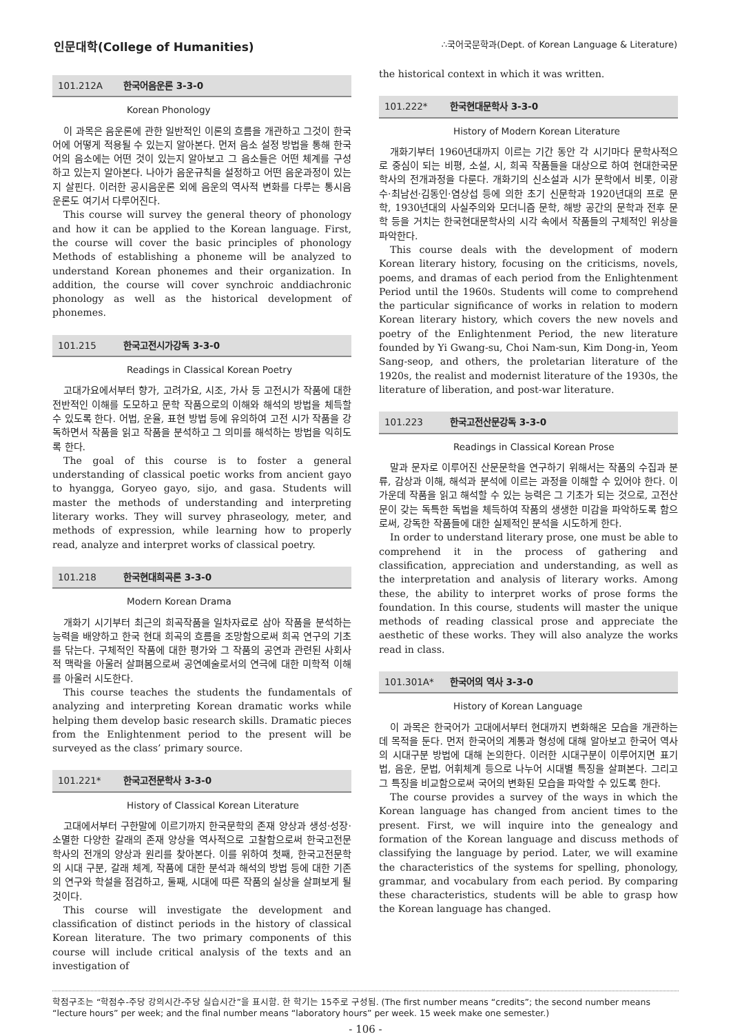인문대학(College of Humanities)
∴국어국문학과(Dept. of Korean Language & Literature)
101.212A 한국어음운론 3-3-0
Korean Phonology
이 과목은 음운론에 관한 일반적인 이론의 흐름을 개관하고 그것이 한국어에 어떻게 적용될 수 있는지 알아본다. 먼저 음소 설정 방법을 통해 한국어의 음소에는 어떤 것이 있는지 알아보고 그 음소들은 어떤 체계를 구성하고 있는지 알아본다. 나아가 음운규칙을 설정하고 어떤 음운과정이 있는지 살핀다. 이러한 공시음운론 외에 음운의 역사적 변화를 다루는 통시음운론도 여기서 다루어진다.
This course will survey the general theory of phonology and how it can be applied to the Korean language. First, the course will cover the basic principles of phonology Methods of establishing a phoneme will be analyzed to understand Korean phonemes and their organization. In addition, the course will cover synchroic anddiachronic phonology as well as the historical development of phonemes.
101.215 한국고전시가강독 3-3-0
Readings in Classical Korean Poetry
고대가요에서부터 향가, 고려가요, 시조, 가사 등 고전시가 작품에 대한 전반적인 이해를 도모하고 문학 작품으로의 이해와 해석의 방법을 체득할 수 있도록 한다. 어법, 운율, 표현 방법 등에 유의하여 고전 시가 작품을 강독하면서 작품을 읽고 작품을 분석하고 그 의미를 해석하는 방법을 익히도록 한다.
The goal of this course is to foster a general understanding of classical poetic works from ancient gayo to hyangga, Goryeo gayo, sijo, and gasa. Students will master the methods of understanding and interpreting literary works. They will survey phraseology, meter, and methods of expression, while learning how to properly read, analyze and interpret works of classical poetry.
101.218 한국현대희곡론 3-3-0
Modern Korean Drama
개화기 시기부터 최근의 희곡작품을 일차자료로 삼아 작품을 분석하는 능력을 배양하고 한국 현대 희곡의 흐름을 조망함으로써 희곡 연구의 기초를 닦는다. 구체적인 작품에 대한 평가와 그 작품의 공연과 관련된 사회사적 맥락을 아울러 살펴봄으로써 공연예술로서의 연극에 대한 미학적 이해를 아울러 시도한다.
This course teaches the students the fundamentals of analyzing and interpreting Korean dramatic works while helping them develop basic research skills. Dramatic pieces from the Enlightenment period to the present will be surveyed as the class’ primary source.
101.221* 한국고전문학사 3-3-0
History of Classical Korean Literature
고대에서부터 구한말에 이르기까지 한국문학의 존재 양상과 생성·성장·소멸한 다양한 갈래의 존재 양상을 역사적으로 고찰함으로써 한국고전문학사의 전개의 양상과 원리를 찾아본다. 이를 위하여 첫째, 한국고전문학의 시대 구분, 갈래 체계, 작품에 대한 분석과 해석의 방법 등에 대한 기존의 연구와 학설을 점검하고, 둘째, 시대에 따른 작품의 실상을 살펴보게 될 것이다.
This course will investigate the development and classification of distinct periods in the history of classical Korean literature. The two primary components of this course will include critical analysis of the texts and an investigation of
the historical context in which it was written.
101.222* 한국현대문학사 3-3-0
History of Modern Korean Literature
개화기부터 1960년대까지 이르는 기간 동안 각 시기마다 문학사적으로 중심이 되는 비평, 소설, 시, 희곡 작품들을 대상으로 하여 현대한국문학사의 전개과정을 다룬다. 개화기의 신소설과 시가 문학에서 비롯, 이광수·최남선·김동인·염상섭 등에 의한 초기 신문학과 1920년대의 프로 문학, 1930년대의 사실주의와 모더니즘 문학, 해방 공간의 문학과 전후 문학 등을 거치는 한국현대문학사의 시각 속에서 작품들의 구체적인 위상을 파악한다.
This course deals with the development of modern Korean literary history, focusing on the criticisms, novels, poems, and dramas of each period from the Enlightenment Period until the 1960s. Students will come to comprehend the particular significance of works in relation to modern Korean literary history, which covers the new novels and poetry of the Enlightenment Period, the new literature founded by Yi Gwang-su, Choi Nam-sun, Kim Dong-in, Yeom Sang-seop, and others, the proletarian literature of the 1920s, the realist and modernist literature of the 1930s, the literature of liberation, and post-war literature.
101.223 한국고전산문강독 3-3-0
Readings in Classical Korean Prose
말과 문자로 이루어진 산문문학을 연구하기 위해서는 작품의 수집과 분류, 감상과 이해, 해석과 분석에 이르는 과정을 이해할 수 있어야 한다. 이 가운데 작품을 읽고 해석할 수 있는 능력은 그 기초가 되는 것으로, 고전산문이 갖는 독특한 독법을 체득하여 작품의 생생한 미감을 파악하도록 함으로써, 강독한 작품들에 대한 실제적인 분석을 시도하게 한다.
In order to understand literary prose, one must be able to comprehend it in the process of gathering and classification, appreciation and understanding, as well as the interpretation and analysis of literary works. Among these, the ability to interpret works of prose forms the foundation. In this course, students will master the unique methods of reading classical prose and appreciate the aesthetic of these works. They will also analyze the works read in class.
101.301A* 한국어의 역사 3-3-0
History of Korean Language
이 과목은 한국어가 고대에서부터 현대까지 변화해온 모습을 개관하는 데 목적을 둔다. 먼저 한국어의 계통과 형성에 대해 알아보고 한국어 역사의 시대구분 방법에 대해 논의한다. 이러한 시대구분이 이루어지면 표기법, 음운, 문법, 어휘체계 등으로 나누어 시대별 특징을 살펴본다. 그리고 그 특징을 비교함으로써 국어의 변화된 모습을 파악할 수 있도록 한다.
The course provides a survey of the ways in which the Korean language has changed from ancient times to the present. First, we will inquire into the genealogy and formation of the Korean language and discuss methods of classifying the language by period. Later, we will examine the characteristics of the systems for spelling, phonology, grammar, and vocabulary from each period. By comparing these characteristics, students will be able to grasp how the Korean language has changed.
학점구조는 “학점수-주당 강의시간-주당 실습시간”을 표시함. 한 학기는 15주로 구성됨. (The first number means “credits”; the second number means “lecture hours” per week; and the final number means “laboratory hours” per week. 15 week make one semester.)
- 106 -